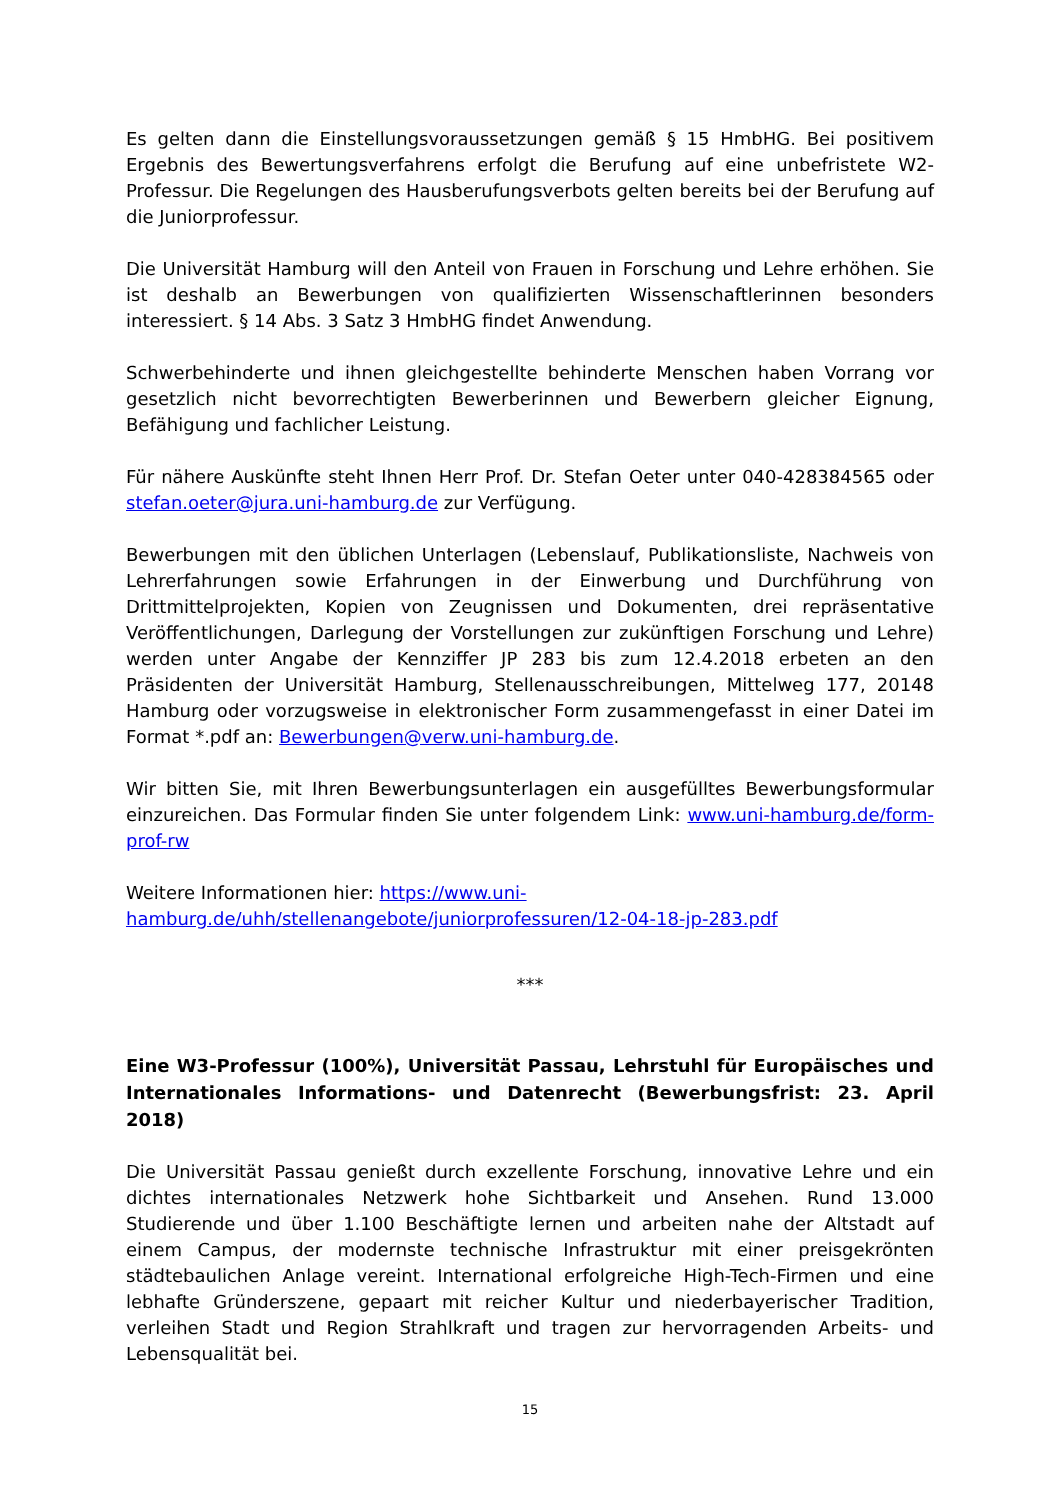Es gelten dann die Einstellungsvoraussetzungen gemäß § 15 HmbHG. Bei positivem Ergebnis des Bewertungsverfahrens erfolgt die Berufung auf eine unbefristete W2-Professur. Die Regelungen des Hausberufungsverbots gelten bereits bei der Berufung auf die Juniorprofessur.
Die Universität Hamburg will den Anteil von Frauen in Forschung und Lehre erhöhen. Sie ist deshalb an Bewerbungen von qualifizierten Wissenschaftlerinnen besonders interessiert. § 14 Abs. 3 Satz 3 HmbHG findet Anwendung.
Schwerbehinderte und ihnen gleichgestellte behinderte Menschen haben Vorrang vor gesetzlich nicht bevorrechtigten Bewerberinnen und Bewerbern gleicher Eignung, Befähigung und fachlicher Leistung.
Für nähere Auskünfte steht Ihnen Herr Prof. Dr. Stefan Oeter unter 040-428384565 oder stefan.oeter@jura.uni-hamburg.de zur Verfügung.
Bewerbungen mit den üblichen Unterlagen (Lebenslauf, Publikationsliste, Nachweis von Lehrerfahrungen sowie Erfahrungen in der Einwerbung und Durchführung von Drittmittelprojekten, Kopien von Zeugnissen und Dokumenten, drei repräsentative Veröffentlichungen, Darlegung der Vorstellungen zur zukünftigen Forschung und Lehre) werden unter Angabe der Kennziffer JP 283 bis zum 12.4.2018 erbeten an den Präsidenten der Universität Hamburg, Stellenausschreibungen, Mittelweg 177, 20148 Hamburg oder vorzugsweise in elektronischer Form zusammengefasst in einer Datei im Format *.pdf an: Bewerbungen@verw.uni-hamburg.de.
Wir bitten Sie, mit Ihren Bewerbungsunterlagen ein ausgefülltes Bewerbungsformular einzureichen. Das Formular finden Sie unter folgendem Link: www.uni-hamburg.de/form-prof-rw
Weitere Informationen hier: https://www.uni-hamburg.de/uhh/stellenangebote/juniorprofessuren/12-04-18-jp-283.pdf
***
Eine W3-Professur (100%), Universität Passau, Lehrstuhl für Europäisches und Internationales Informations- und Datenrecht (Bewerbungsfrist: 23. April 2018)
Die Universität Passau genießt durch exzellente Forschung, innovative Lehre und ein dichtes internationales Netzwerk hohe Sichtbarkeit und Ansehen. Rund 13.000 Studierende und über 1.100 Beschäftigte lernen und arbeiten nahe der Altstadt auf einem Campus, der modernste technische Infrastruktur mit einer preisgekrönten städtebaulichen Anlage vereint. International erfolgreiche High-Tech-Firmen und eine lebhafte Gründerszene, gepaart mit reicher Kultur und niederbayerischer Tradition, verleihen Stadt und Region Strahlkraft und tragen zur hervorragenden Arbeits- und Lebensqualität bei.
15